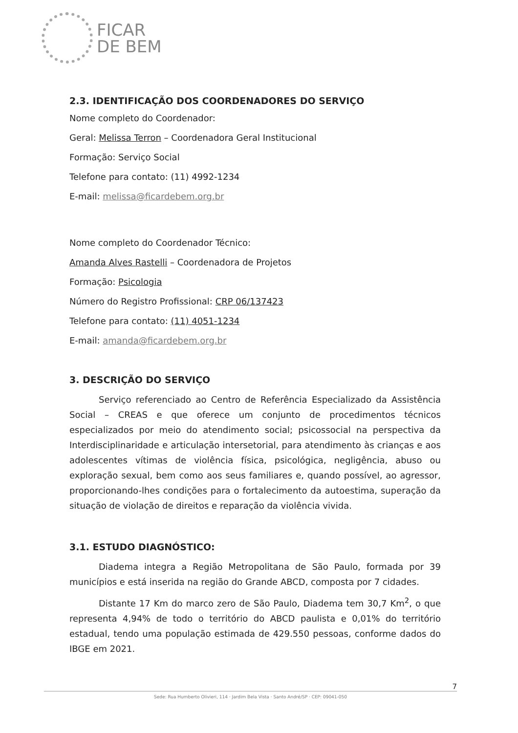FICAR
DE BEM
2.3. IDENTIFICAÇÃO DOS COORDENADORES DO SERVIÇO
Nome completo do Coordenador:
Geral: Melissa Terron – Coordenadora Geral Institucional
Formação: Serviço Social
Telefone para contato: (11) 4992-1234
E-mail: melissa@ficardebem.org.br
Nome completo do Coordenador Técnico:
Amanda Alves Rastelli – Coordenadora de Projetos
Formação: Psicologia
Número do Registro Profissional: CRP 06/137423
Telefone para contato: (11) 4051-1234
E-mail: amanda@ficardebem.org.br
3. DESCRIÇÃO DO SERVIÇO
Serviço referenciado ao Centro de Referência Especializado da Assistência Social – CREAS e que oferece um conjunto de procedimentos técnicos especializados por meio do atendimento social; psicossocial na perspectiva da Interdisciplinaridade e articulação intersetorial, para atendimento às crianças e aos adolescentes vítimas de violência física, psicológica, negligência, abuso ou exploração sexual, bem como aos seus familiares e, quando possível, ao agressor, proporcionando-lhes condições para o fortalecimento da autoestima, superação da situação de violação de direitos e reparação da violência vivida.
3.1. ESTUDO DIAGNÓSTICO:
Diadema integra a Região Metropolitana de São Paulo, formada por 39 municípios e está inserida na região do Grande ABCD, composta por 7 cidades.
Distante 17 Km do marco zero de São Paulo, Diadema tem 30,7 Km<sup>2</sup>, o que representa 4,94% de todo o território do ABCD paulista e 0,01% do território estadual, tendo uma população estimada de 429.550 pessoas, conforme dados do IBGE em 2021.
7
Sede: Rua Humberto Olivieri, 114 · Jardim Bela Vista · Santo André/SP · CEP: 09041-050